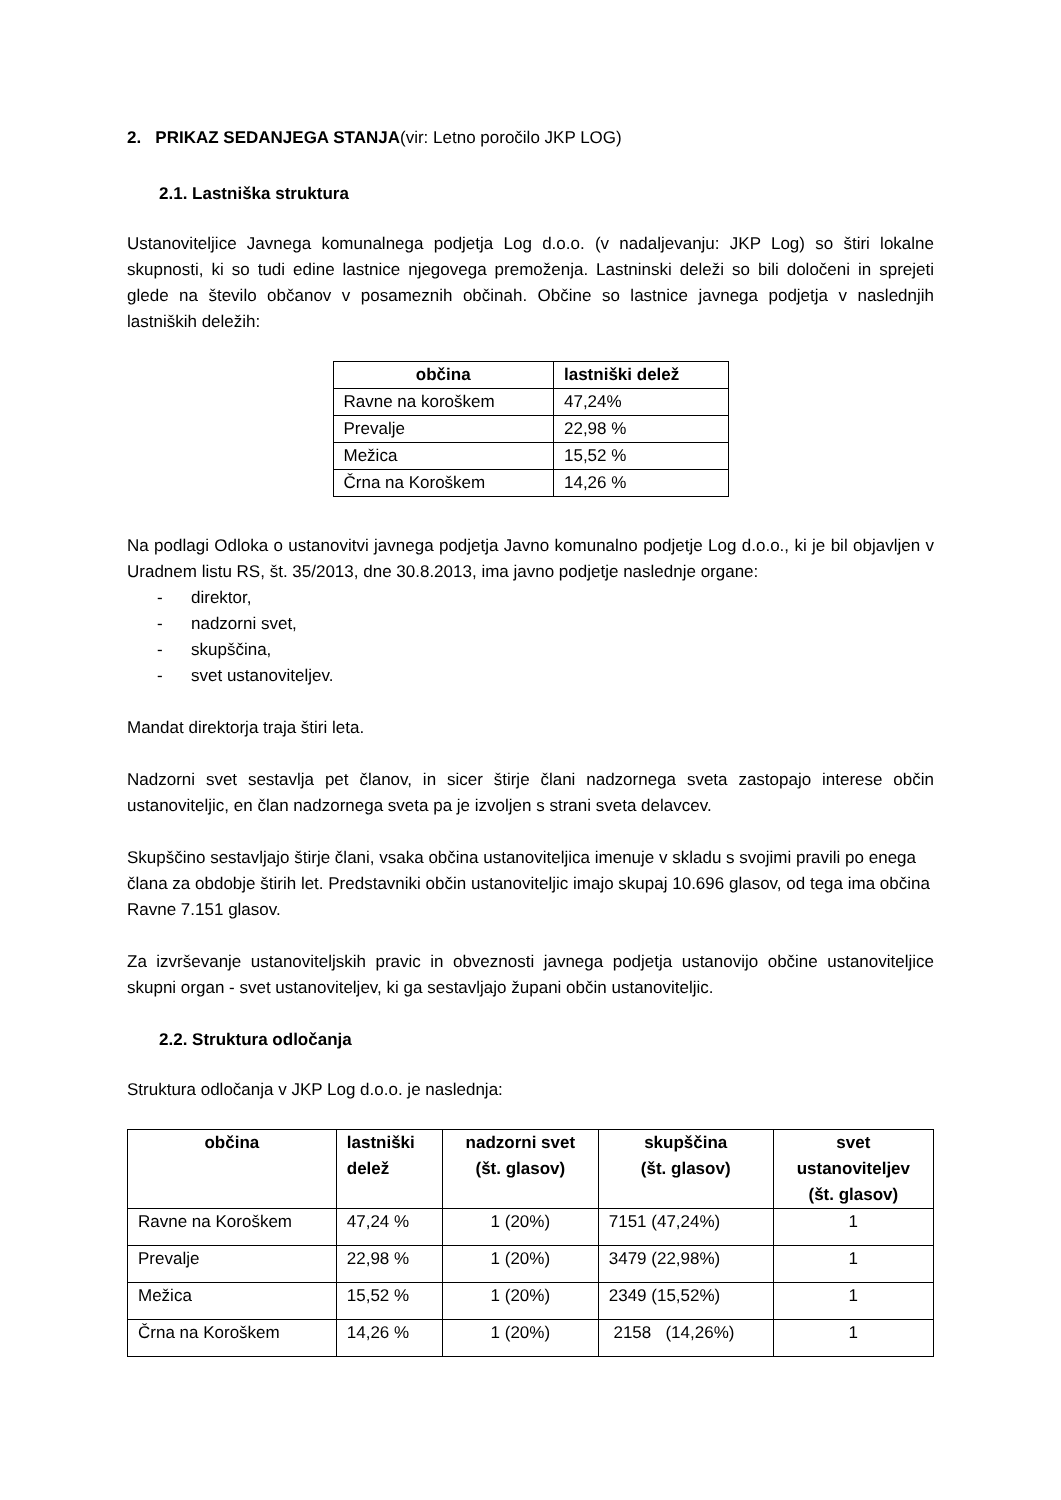2. PRIKAZ SEDANJEGA STANJA(vir: Letno poročilo JKP LOG)
2.1. Lastniška struktura
Ustanoviteljice Javnega komunalnega podjetja Log d.o.o. (v nadaljevanju: JKP Log) so štiri lokalne skupnosti, ki so tudi edine lastnice njegovega premoženja. Lastninski deleži so bili določeni in sprejeti glede na število občanov v posameznih občinah. Občine so lastnice javnega podjetja v naslednjih lastniških deležih:
| občina | lastniški delež |
| --- | --- |
| Ravne na koroškem | 47,24% |
| Prevalje | 22,98 % |
| Mežica | 15,52 % |
| Črna na Koroškem | 14,26 % |
Na podlagi Odloka o ustanovitvi javnega podjetja Javno komunalno podjetje Log d.o.o., ki je bil objavljen v Uradnem listu RS, št. 35/2013, dne 30.8.2013, ima javno podjetje naslednje organe:
- direktor,
- nadzorni svet,
- skupščina,
- svet ustanoviteljev.
Mandat direktorja traja štiri leta.
Nadzorni svet sestavlja pet članov, in sicer štirje člani nadzornega sveta zastopajo interese občin ustanoviteljic, en član nadzornega sveta pa je izvoljen s strani sveta delavcev.
Skupščino sestavljajo štirje člani, vsaka občina ustanoviteljica imenuje v skladu s svojimi pravili po enega člana za obdobje štirih let. Predstavniki občin ustanoviteljic imajo skupaj 10.696 glasov, od tega ima občina Ravne 7.151 glasov.
Za izvrševanje ustanoviteljskih pravic in obveznosti javnega podjetja ustanovijo občine ustanoviteljice skupni organ - svet ustanoviteljev, ki ga sestavljajo župani občin ustanoviteljic.
2.2. Struktura odločanja
Struktura odločanja v JKP Log d.o.o. je naslednja:
| občina | lastniški delež | nadzorni svet (št. glasov) | skupščina (št. glasov) | svet ustanoviteljev (št. glasov) |
| --- | --- | --- | --- | --- |
| Ravne na Koroškem | 47,24 % | 1 (20%) | 7151 (47,24%) | 1 |
| Prevalje | 22,98 % | 1 (20%) | 3479 (22,98%) | 1 |
| Mežica | 15,52 % | 1 (20%) | 2349 (15,52%) | 1 |
| Črna na Koroškem | 14,26 % | 1 (20%) | 2158 (14,26%) | 1 |